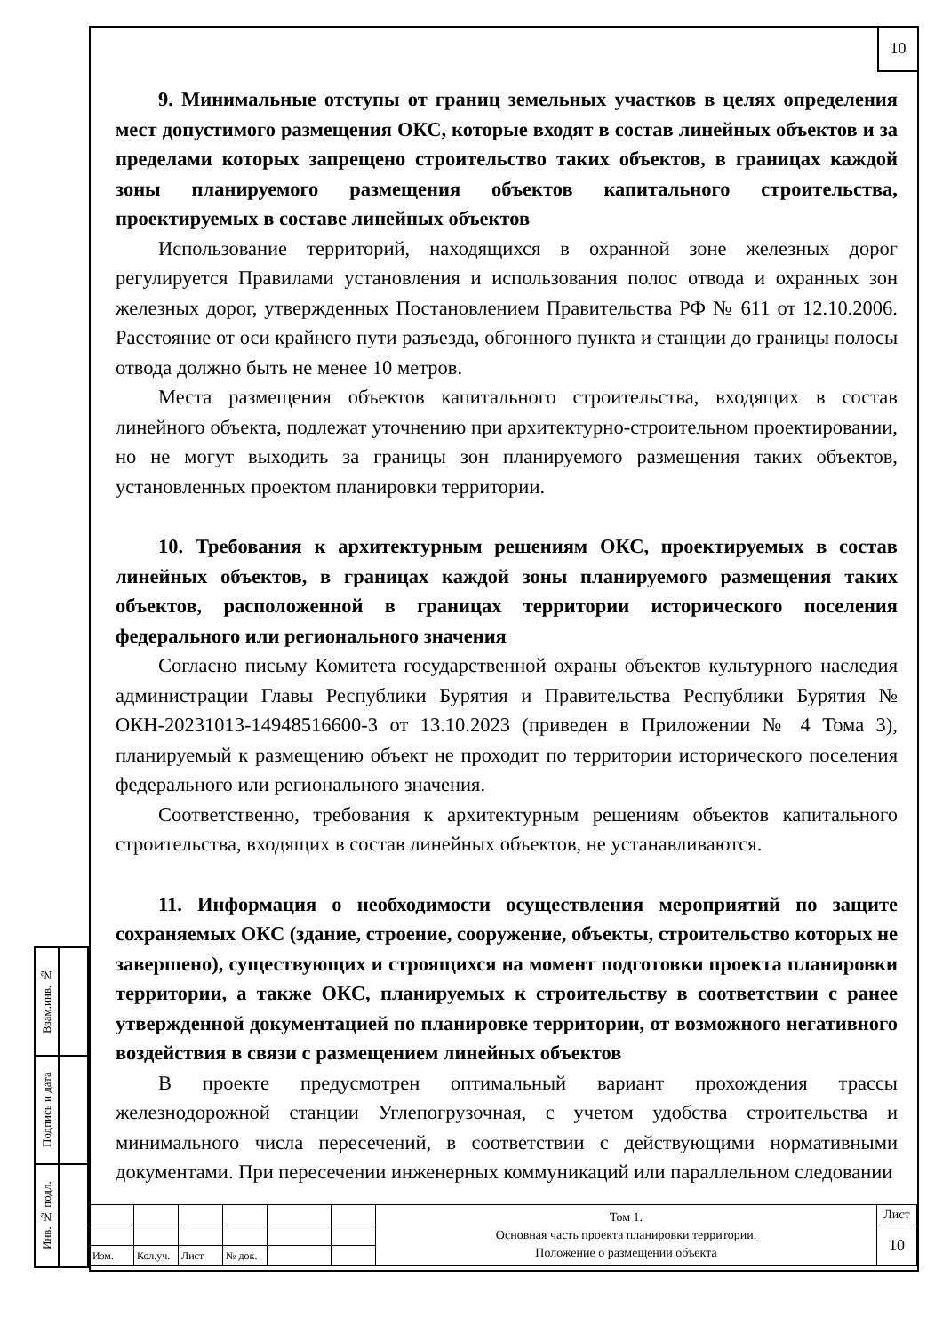10
9. Минимальные отступы от границ земельных участков в целях определения мест допустимого размещения ОКС, которые входят в состав линейных объектов и за пределами которых запрещено строительство таких объектов, в границах каждой зоны планируемого размещения объектов капитального строительства, проектируемых в составе линейных объектов
Использование территорий, находящихся в охранной зоне железных дорог регулируется Правилами установления и использования полос отвода и охранных зон железных дорог, утвержденных Постановлением Правительства РФ № 611 от 12.10.2006. Расстояние от оси крайнего пути разъезда, обгонного пункта и станции до границы полосы отвода должно быть не менее 10 метров.
Места размещения объектов капитального строительства, входящих в состав линейного объекта, подлежат уточнению при архитектурно-строительном проектировании, но не могут выходить за границы зон планируемого размещения таких объектов, установленных проектом планировки территории.
10. Требования к архитектурным решениям ОКС, проектируемых в состав линейных объектов, в границах каждой зоны планируемого размещения таких объектов, расположенной в границах территории исторического поселения федерального или регионального значения
Согласно письму Комитета государственной охраны объектов культурного наследия администрации Главы Республики Бурятия и Правительства Республики Бурятия № ОКН-20231013-14948516600-3 от 13.10.2023 (приведен в Приложении № 4 Тома 3), планируемый к размещению объект не проходит по территории исторического поселения федерального или регионального значения.
Соответственно, требования к архитектурным решениям объектов капитального строительства, входящих в состав линейных объектов, не устанавливаются.
11. Информация о необходимости осуществления мероприятий по защите сохраняемых ОКС (здание, строение, сооружение, объекты, строительство которых не завершено), существующих и строящихся на момент подготовки проекта планировки территории, а также ОКС, планируемых к строительству в соответствии с ранее утвержденной документацией по планировке территории, от возможного негативного воздействия в связи с размещением линейных объектов
В проекте предусмотрен оптимальный вариант прохождения трассы железнодорожной станции Углепогрузочная, с учетом удобства строительства и минимального числа пересечений, в соответствии с действующими нормативными документами. При пересечении инженерных коммуникаций или параллельном следовании
| Взам.инв. № | |
| Подпись и дата | |
| Инв. № подл. | |
| | | | | | | Том 1. Основная часть проекта планировки территории. Положение о размещении объекта | Лист |
| | | | | | | | 10 |
| Изм. | Кол.уч. | Лист | № док. | | | | |